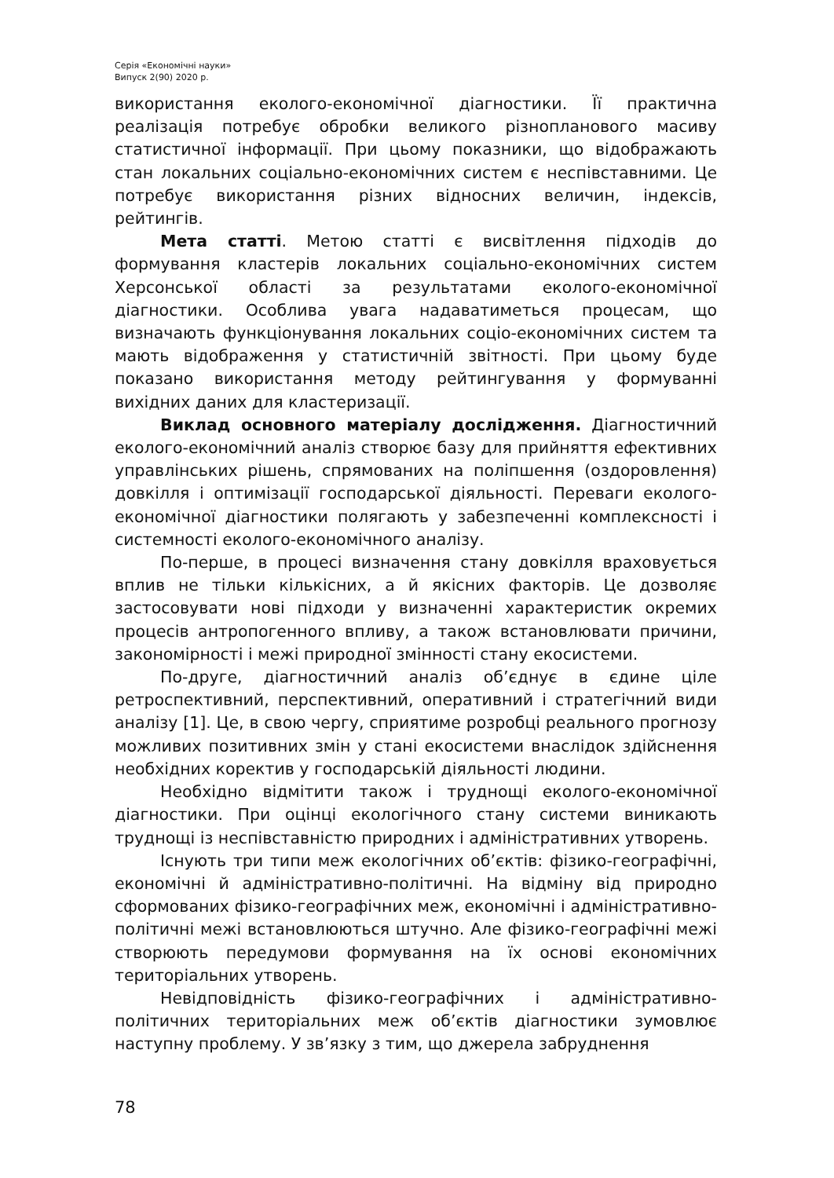Серія «Економічні науки»
Випуск 2(90) 2020 р.
використання еколого-економічної діагностики. Її практична реалізація потребує обробки великого різнопланового масиву статистичної інформації. При цьому показники, що відображають стан локальних соціально-економічних систем є неспівставними. Це потребує використання різних відносних величин, індексів, рейтингів.
Мета статті. Метою статті є висвітлення підходів до формування кластерів локальних соціально-економічних систем Херсонської області за результатами еколого-економічної діагностики. Особлива увага надаватиметься процесам, що визначають функціонування локальних соціо-економічних систем та мають відображення у статистичній звітності. При цьому буде показано використання методу рейтингування у формуванні вихідних даних для кластеризації.
Виклад основного матеріалу дослідження. Діагностичний еколого-економічний аналіз створює базу для прийняття ефективних управлінських рішень, спрямованих на поліпшення (оздоровлення) довкілля і оптимізації господарської діяльності. Переваги еколого-економічної діагностики полягають у забезпеченні комплексності і системності еколого-економічного аналізу.
По-перше, в процесі визначення стану довкілля враховується вплив не тільки кількісних, а й якісних факторів. Це дозволяє застосовувати нові підходи у визначенні характеристик окремих процесів антропогенного впливу, а також встановлювати причини, закономірності і межі природної змінності стану екосистеми.
По-друге, діагностичний аналіз об’єднує в єдине ціле ретроспективний, перспективний, оперативний і стратегічний види аналізу [1]. Це, в свою чергу, сприятиме розробці реального прогнозу можливих позитивних змін у стані екосистеми внаслідок здійснення необхідних коректив у господарській діяльності людини.
Необхідно відмітити також і труднощі еколого-економічної діагностики. При оцінці екологічного стану системи виникають труднощі із неспівставністю природних і адміністративних утворень.
Існують три типи меж екологічних об’єктів: фізико-географічні, економічні й адміністративно-політичні. На відміну від природно сформованих фізико-географічних меж, економічні і адміністративно-політичні межі встановлюються штучно. Але фізико-географічні межі створюють передумови формування на їх основі економічних територіальних утворень.
Невідповідність фізико-географічних і адміністративно-політичних територіальних меж об’єктів діагностики зумовлює наступну проблему. У зв’язку з тим, що джерела забруднення
78